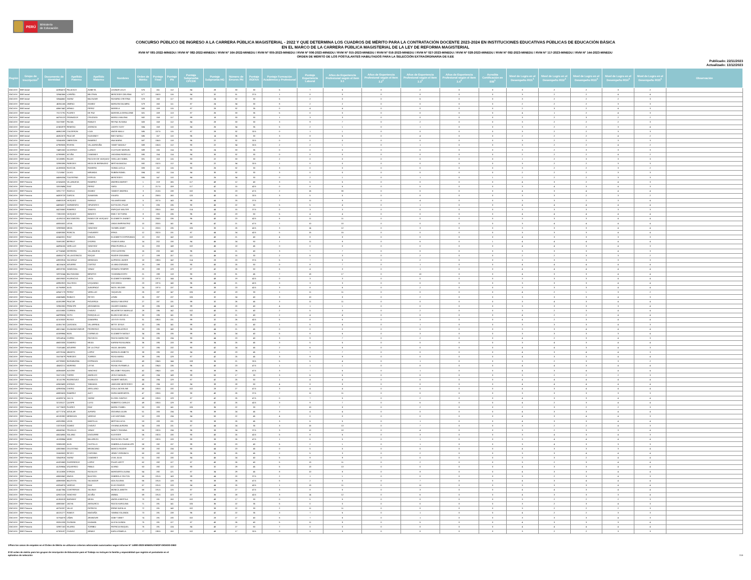PERÚ
Ministerio
de Educación
CONCURSO PÚBLICO DE INGRESO A LA CARRERA PÚBLICA MAGISTERIAL - 2022 Y QUE DETERMINA LOS CUADROS DE MÉRITO PARA LA CONTRATACIÓN DOCENTE 2023-2024 EN INSTITUCIONES EDUCATIVAS PÚBLICAS DE EDUCACIÓN BÁSICA
EN EL MARCO DE LA CARRERA PÚBLICA MAGISTERIAL DE LA LEY DE REFORMA MAGISTERIAL
RVM N° 081-2022-MINEDU / RVM N° 082-2022-MINEDU / RVM N° 164-2022-MINEDU / RVM N° 005-2023-MINEDU / RVM N° 006-2023-MINEDU / RVM N° 015-2023-MINEDU / RVM N° 016-2023-MINEDU / RVM N° 027-2023-MINEDU / RVM N° 028-2023-MINEDU / RVM N° 092-2023-MINEDU / RVM N° 117-2023-MINEDU / RVM N° 144-2023-MINEDU
ORDEN DE MÉRITO DE LOS POSTULANTES HABILITADOS PARA LA SELECCIÓN EXTRAORDINARIA DE II.EE
Publicado: 22/11/2023
Actualizado: 13/12/2023
| Región | Grupo de Inscripción<sup>2</sup> | Documento de Identidad | Apellido Paterno | Apellido Materno | Nombres | Orden de Mérito | Puntaje Final | Puntaje PN | Puntaje Subprueba CPCDE | Puntaje Subprueba HG | Número de Errores PN | Puntaje ROFAA | Puntaje Formación Académica y Profesional | Puntaje Experiencia Laboral | Años de Experiencia Profesional según el ítem 3.1 | Años de Experiencia Profesional según el ítem 3.2<sup>1</sup> | Años de Experiencia Profesional según el ítem 3.3<sup>1</sup> | Años de Experiencia Profesional según el ítem 3.4<sup>1</sup> | Acredita Certificación en EIB<sup>1</sup> | Nivel de Logro en el Desempeño RO1<sup>1</sup> | Nivel de Logro en el Desempeño RO2<sup>1</sup> | Nivel de Logro en el Desempeño RO3<sup>1</sup> | Nivel de Logro en el Desempeño RO4<sup>1</sup> | Nivel de Logro en el Desempeño RO5<sup>1</sup> | Observación |
| --- | --- | --- | --- | --- | --- | --- | --- | --- | --- | --- | --- | --- | --- | --- | --- | --- | --- | --- | --- | --- | --- | --- | --- | --- | --- |
| ÁNCASH | EBR Inicial | 41984570 | PALACIOS | ZUBIETA | LEONOR LELIS | 576 | 161 | 112 | 84 | 28 | 33 | 30 | 5 | 7 | 5 | 0 | 2 | 0 | 0 | 3 | 2 | 2 | 3 | 2 | |
| ÁNCASH | EBR Inicial | 32940566 | LOREÑO | BELTRAN | MERCEDES DELFINA | 577 | 160.5 | 116 | 84 | 32 | 31 | 37.5 | 1 | 0 | 0 | 0 | 0 | 0 | 0 | 3 | 2 | 2 | 4 | 4 | |
| ÁNCASH | EBR Inicial | 32644662 | SAENZ | BALTAZAR | ROSARIO CRISTINA | 578 | 160 | 117 | 93 | 24 | 32 | 30 | 5 | 2 | 0 | 0 | 6 | 0 | 0 | 3 | 2 | 2 | 2 | 3 | |
| ÁNCASH | EBR Inicial | 45361166 | JIMENO | GOMEZ | MARLENI DALMIRA | 579 | 160 | 111 | 87 | 24 | 34 | 30 | 8 | 2 | 2 | 0 | 0 | 0 | 0 | 2 | 2 | 2 | 3 | 3 | |
| ÁNCASH | EBR Inicial | 40667442 | ARNAO | PEREZ | MARIELA | 580 | 159 | 115 | 87 | 28 | 32 | 35 | 0 | 4 | 4 | 0 | 0 | 0 | 0 | 2 | 3 | 2 | 4 | 3 | |
| ÁNCASH | EBR Inicial | 70172791 | FLORES | DE PAZ | MARISELA GERALDINE | 581 | 159 | 113 | 87 | 26 | 33 | 35 | 5 | 0 | 0 | 0 | 0 | 0 | 0 | 4 | 1 | 2 | 4 | 3 | |
| ÁNCASH | EBR Inicial | 44755120 | GRANADOS | CRUZADO | MARILU MALENA | 582 | 158 | 117 | 99 | 18 | 33 | 30 | 1 | 3 | 3 | 0 | 0 | 0 | 0 | 3 | 2 | 3 | 2 | 2 | |
| ÁNCASH | EBR Inicial | 31678387 | PALMA | ROBLES | REYNA SUSANA | 583 | 158 | 112 | 84 | 28 | 33 | 30 | 3 | 9 | 7 | 0 | 2 | 0 | 0 | 3 | 2 | 2 | 2 | 3 | |
| ÁNCASH | EBR Inicial | 47455979 | REMIGIO | ASENCIO | JUDITH SUSY | 584 | 158 | 110 | 84 | 26 | 34 | 35 | 5 | 2 | 1 | 0 | 1 | 0 | 0 | 3 | 2 | 2 | 3 | 4 | |
| ÁNCASH | EBR Inicial | 46962199 | CALDERON | LOJA | ANGIE MAILU | 585 | 157.5 | 115 | 87 | 28 | 32 | 32.5 | 0 | 1 | 1 | 0 | 0 | 0 | 0 | 3 | 2 | 2 | 3 | 3 | |
| ÁNCASH | EBR Inicial | 46352678 | PAUCAR | HUAYANEY | INES NATALI | 586 | 157 | 110 | 96 | 14 | 36 | 30 | 3 | 8 | 6 | 0 | 4 | 0 | 0 | 2 | 2 | 2 | 4 | 2 | |
| ÁNCASH | EBR Inicial | 32045835 | OBREGON | RAMIREZ | ANA MARIA | 587 | 156.5 | 118 | 96 | 22 | 32 | 32.5 | 0 | 0 | 0 | 0 | 0 | 0 | 0 | 3 | 2 | 2 | 3 | 3 | |
| ÁNCASH | EBR Inicial | 47969535 | RIVERA | VILLAORDUÑA | YANET MADALY | 588 | 155.5 | 112 | 90 | 22 | 34 | 32.5 | 2 | 2 | 1 | 0 | 1 | 0 | 0 | 3 | 2 | 2 | 4 | 2 | |
| ÁNCASH | EBR Inicial | 74491550 | OLIVEROS | LLANOS | CLOTILDE MARILIN | 589 | 155 | 114 | 90 | 24 | 33 | 35 | 0 | 0 | 0 | 0 | 0 | 0 | 0 | 3 | 2 | 3 | 3 | 3 | |
| ÁNCASH | EBR Inicial | 47998892 | ACUÑA | CAMONES | JHOVANA FIORELLA | 590 | 154 | 114 | 84 | 30 | 32 | 30 | 0 | 0 | 0 | 0 | 0 | 0 | 0 | 2 | 2 | 2 | 4 | 2 | |
| ÁNCASH | EBR Inicial | 32138891 | ROJAS | PACOSH DE VASQUEZ | SHELLAH ISABEL | 591 | 153 | 115 | 93 | 22 | 33 | 30 | 2 | 0 | 0 | 0 | 0 | 0 | 0 | 1 | 2 | 3 | 3 | 3 | |
| ÁNCASH | EBR Inicial | 32990095 | PAREDES | MEZA DE BERMUDEZ | MIRTHA MAGALI | 592 | 152.5 | 112 | 90 | 22 | 34 | 32.5 | 1 | 0 | 0 | 0 | 0 | 0 | 0 | 3 | 2 | 2 | 3 | 3 | |
| ÁNCASH | EBR Inicial | 41388026 | RASCON | ROMERO | SONIA LUCILA | 593 | 152 | 116 | 90 | 26 | 32 | 30 | 3 | 0 | 0 | 0 | 0 | 0 | 0 | 3 | 2 | 2 | 3 | 2 | |
| ÁNCASH | EBR Inicial | 71218567 | OLIVO | MIRANDA | RUBEN RONEL | 594 | 152 | 114 | 84 | 30 | 32 | 30 | 3 | 0 | 0 | 0 | 0 | 0 | 0 | 2 | 2 | 2 | 3 | 3 | |
| ÁNCASH | EBR Inicial | 44586334 | TOLENTINO | ESPEJO | MERCEDES | 595 | 147 | 110 | 84 | 26 | 34 | 30 | 0 | 2 | 1 | 0 | 1 | 0 | 1 | 2 | 2 | 2 | 3 | 3 | |
| ÁNCASH | EBR Primaria | 47434326 | VILLANUEVA | RAMIREZ | ANDREA MARIET | 1 | 219 | 165 | 117 | 48 | 12 | 40 | 3 | 5 | 5 | 0 | 0 | 0 | 0 | 4 | 3 | 2 | 4 | 3 | |
| ÁNCASH | EBR Primaria | 32819494 | DIAZ | PEREZ | SARA | 2 | 217.5 | 159 | 117 | 42 | 15 | 42.5 | 0 | 8 | 6 | 0 | 5 | 0 | 0 | 3 | 4 | 3 | 4 | 3 | |
| ÁNCASH | EBR Primaria | 32917727 | RAVELO | GOMEZ | YANEHT ANDREA | 3 | 213.5 | 138 | 102 | 36 | 23 | 47.5 | 2 | 16 | 30 | 0 | 0 | 0 | 0 | 4 | 3 | 4 | 4 | 4 | |
| ÁNCASH | EBR Primaria | 44309728 | GARCIA | ZUMARAN | ISAURA | 4 | 208.5 | 160 | 120 | 40 | 15 | 32.5 | 3 | 5 | 5 | 0 | 0 | 0 | 0 | 3 | 3 | 2 | 3 | 2 | |
| ÁNCASH | EBR Primaria | 43492019 | VASQUEZ | RAFAILE | SULAMITA MAE | 5 | 207.5 | 143 | 99 | 44 | 20 | 37.5 | 7 | 11 | 9 | 0 | 4 | 0 | 0 | 3 | 3 | 2 | 3 | 4 | |
| ÁNCASH | EBR Primaria | 44594027 | SARMIENTO | SIFUENTES | KATYA DEL PILAR | 6 | 206 | 136 | 90 | 46 | 22 | 50 | 5 | 5 | 4 | 0 | 1 | 0 | 0 | 4 | 4 | 4 | 4 | 4 | |
| ÁNCASH | EBR Primaria | 44226563 | RAMIREZ | TAMAYO | ENRIQUE WALTER | 7 | 205.5 | 158 | 114 | 44 | 15 | 37.5 | 0 | 3 | 3 | 0 | 0 | 0 | 0 | 3 | 3 | 3 | 3 | 3 | |
| ÁNCASH | EBR Primaria | 72802203 | VASQUEZ | BANCES | EMILY VICTORIA | 8 | 205 | 136 | 96 | 40 | 23 | 50 | 5 | 4 | 4 | 0 | 0 | 0 | 0 | 4 | 4 | 4 | 4 | 4 | |
| ÁNCASH | EBR Primaria | 41195210 | BOCANEGRA | RAMOS DE VASQUEZ | ELIZABETH JHANET | 9 | 204.5 | 136 | 96 | 40 | 23 | 42.5 | 6 | 11 | 11 | 0 | 0 | 0 | 0 | 3 | 3 | 3 | 4 | 4 | |
| ÁNCASH | EBR Primaria | 40055532 | LEIVA | CABEL | LINDA EMPERATRIZ | 10 | 203.5 | 141 | 99 | 42 | 21 | 47.5 | 1 | 10 | 10 | 0 | 0 | 0 | 0 | 3 | 4 | 4 | 4 | 4 | |
| ÁNCASH | EBR Primaria | 32989508 | MEZA | SANCHEZ | YASMIN JANET | 11 | 203.5 | 135 | 105 | 30 | 25 | 42.5 | 3 | 14 | 12 | 0 | 3 | 0 | 0 | 3 | 3 | 3 | 4 | 4 | |
| ÁNCASH | EBR Primaria | 42480055 | RONCAL | CHAVARRY | ERIKA | 12 | 202.5 | 131 | 87 | 44 | 24 | 42.5 | 5 | 15 | 15 | 0 | 0 | 0 | 0 | 3 | 3 | 3 | 4 | 4 | |
| ÁNCASH | EBR Primaria | 42443321 | RUIZ | MINAYA | ELIZABETH ESPERANZA | 13 | 202 | 142 | 102 | 40 | 21 | 40 | 4 | 8 | 8 | 0 | 0 | 0 | 0 | 4 | 3 | 3 | 3 | 3 | |
| ÁNCASH | EBR Primaria | 31681082 | BERNUY | OSORIO | VILMA ELIANA | 14 | 202 | 130 | 84 | 46 | 24 | 50 | 1 | 11 | 9 | 0 | 6 | 0 | 1 | 4 | 4 | 4 | 4 | 4 | |
| ÁNCASH | EBR Primaria | 44394156 | VARILLAS | SANCHEZ | IRMA FIORELLA | 15 | 200 | 148 | 102 | 46 | 18 | 45 | 0 | 0 | 0 | 0 | 0 | 0 | 0 | 4 | 4 | 3 | 4 | 3 | |
| ÁNCASH | EBR Primaria | 47704048 | HERRERA | VILLANUEVA | CRIS KATERIN | 16 | 200 | 140 | 96 | 44 | 21 | 40 | 3 | 7 | 7 | 0 | 0 | 0 | 0 | 3 | 3 | 3 | 4 | 3 | |
| ÁNCASH | EBR Primaria | 45855278 | VILLAVICENCIO | ROQUE | ROGER GIOVANNI | 17 | 199 | 157 | 111 | 46 | 15 | 30 | 2 | 5 | 3 | 0 | 2 | 0 | 0 | 2 | 2 | 3 | 3 | 2 | |
| ÁNCASH | EBR Primaria | 43933916 | SACARIAZ | MENDOZA | ALFREDO JAVIER | 18 | 198.5 | 142 | 114 | 28 | 23 | 37.5 | 5 | 7 | 5 | 0 | 2 | 0 | 0 | 3 | 3 | 3 | 3 | 3 | |
| ÁNCASH | EBR Primaria | 44116416 | AGUIRRE | CORTEZ | LILIANA ZORAIDA | 19 | 198 | 130 | 90 | 40 | 25 | 50 | 0 | 8 | 7 | 0 | 1 | 0 | 0 | 4 | 4 | 4 | 4 | 4 | |
| ÁNCASH | EBR Primaria | 46919765 | SANDOVAL | YANAC | GENARA YENIFER | 20 | 198 | 129 | 87 | 42 | 25 | 50 | 6 | 4 | 3 | 0 | 1 | 0 | 0 | 4 | 4 | 4 | 4 | 4 | |
| ÁNCASH | EBR Primaria | 32976244 | BALTODANO | BENITES | YOVANNA EDITH | 21 | 198 | 118 | 90 | 28 | 31 | 45 | 7 | 18 | 17 | 0 | 10 | 0 | 0 | 4 | 3 | 3 | 4 | 4 | |
| ÁNCASH | EBR Primaria | 45819503 | HUARACHA | VEGA | ELIZABETH MARIBEL | 22 | 197.5 | 144 | 96 | 48 | 19 | 42.5 | 0 | 3 | 3 | 0 | 0 | 0 | 0 | 3 | 3 | 3 | 4 | 4 | |
| ÁNCASH | EBR Primaria | 40950923 | SALCEDO | USQUIANO | ISIS DEIDA | 23 | 197.5 | 140 | 96 | 44 | 21 | 42.5 | 3 | 3 | 3 | 0 | 0 | 0 | 0 | 3 | 3 | 3 | 4 | 4 | |
| ÁNCASH | EBR Primaria | 41766908 | ALVA | ALBORNOZ | NICEL WILDER | 24 | 197.5 | 137 | 99 | 38 | 23 | 42.5 | 3 | 8 | 6 | 0 | 2 | 0 | 0 | 3 | 3 | 3 | 4 | 4 | |
| ÁNCASH | EBR Primaria | 42547178 | PEREZ | VARILLAS | YAQUELIN | 25 | 197 | 147 | 105 | 42 | 19 | 30 | 1 | 11 | 11 | 0 | 0 | 0 | 0 | 4 | 2 | 1 | 3 | 2 | |
| ÁNCASH | EBR Primaria | 43408486 | ROBLES | REYES | LENIN | 26 | 197 | 137 | 105 | 32 | 24 | 40 | 3 | 10 | 8 | 0 | 2 | 0 | 0 | 3 | 3 | 3 | 4 | 3 | |
| ÁNCASH | EBR Primaria | 41081999 | PAUCAR | FIGUEROA | MAGALY BEATRIZ | 27 | 197 | 131 | 99 | 32 | 26 | 45 | 3 | 11 | 11 | 0 | 0 | 0 | 0 | 3 | 4 | 3 | 4 | 4 | |
| ÁNCASH | EBR Primaria | 32960300 | PRINCIPE | ARGOMEDO | HILMER GABINO | 28 | 196 | 143 | 99 | 44 | 20 | 40 | 4 | 1 | 1 | 0 | 0 | 0 | 0 | 3 | 3 | 3 | 3 | 4 | |
| ÁNCASH | EBR Primaria | 41515855 | CORREA | CHAVEZ | MILAGRITOS MARILUZ | 29 | 196 | 142 | 102 | 40 | 21 | 40 | 2 | 5 | 3 | 0 | 2 | 0 | 0 | 3 | 2 | 3 | 4 | 4 | |
| ÁNCASH | EBR Primaria | 44299634 | SOTO | RONQUILLO | BLANCA MICAELA | 30 | 196 | 141 | 99 | 42 | 21 | 40 | 2 | 4 | 4 | 0 | 0 | 0 | 0 | 4 | 2 | 2 | 4 | 4 | |
| ÁNCASH | EBR Primaria | 42103033 | ROSAS | GAMARRA | JOYSSY EVITA | 31 | 195.5 | 131 | 99 | 32 | 26 | 42.5 | 5 | 8 | 6 | 0 | 3 | 0 | 0 | 4 | 2 | 3 | 4 | 4 | |
| ÁNCASH | EBR Primaria | 41061763 | QUEZADA | VILLARREAL | MITSY JESUS | 32 | 195 | 141 | 99 | 42 | 21 | 40 | 1 | 5 | 4 | 0 | 1 | 0 | 0 | 3 | 3 | 3 | 4 | 3 | |
| ÁNCASH | EBR Primaria | 46012441 | HUAMANCONDOR | PEDREROS | ROSA MILAGROS | 33 | 195 | 140 | 96 | 44 | 21 | 45 | 0 | 0 | 0 | 0 | 0 | 0 | 0 | 3 | 3 | 4 | 4 | 4 | |
| ÁNCASH | EBR Primaria | 41589864 | NOEL | CORNELIO | ELIZABETH NATALY | 34 | 195 | 135 | 99 | 36 | 24 | 40 | 5 | 8 | 6 | 0 | 3 | 0 | 0 | 3 | 3 | 3 | 3 | 4 | |
| ÁNCASH | EBR Primaria | 32914914 | CORRO | PACHECO | ROCIO MARILYNG | 35 | 195 | 134 | 90 | 44 | 23 | 40 | 3 | 9 | 7 | 0 | 2 | 0 | 0 | 4 | 2 | 3 | 4 | 3 | |
| ÁNCASH | EBR Primaria | 46820035 | GOMERO | MEJIA | KAREM ROSALINDA | 36 | 195 | 133 | 99 | 34 | 25 | 45 | 3 | 5 | 5 | 0 | 0 | 0 | 0 | 3 | 4 | 3 | 4 | 4 | |
| ÁNCASH | EBR Primaria | 70181465 | AGUIRRE | DE LA CRUZ | HILDA JAHAIRA | 37 | 195 | 132 | 90 | 42 | 24 | 45 | 2 | 6 | 6 | 0 | 0 | 0 | 0 | 4 | 4 | 3 | 4 | 3 | |
| ÁNCASH | EBR Primaria | 42078154 | ABANTO | LOPEZ | MARIA ELIZABETH | 38 | 195 | 132 | 84 | 48 | 23 | 45 | 1 | 7 | 7 | 0 | 0 | 0 | 0 | 4 | 3 | 4 | 4 | 3 | |
| ÁNCASH | EBR Primaria | 31676679 | PAREDES | TORRES | ROSA MARIA | 39 | 195 | 129 | 87 | 42 | 25 | 45 | 3 | 9 | 9 | 0 | 0 | 0 | 0 | 4 | 3 | 3 | 4 | 4 | |
| ÁNCASH | EBR Primaria | 43739500 | NORABUENA | ESPINOZA | LIZA MISALI | 40 | 194.5 | 144 | 108 | 36 | 21 | 32.5 | 5 | 5 | 4 | 0 | 1 | 0 | 0 | 3 | 2 | 3 | 3 | 2 | |
| ÁNCASH | EBR Primaria | 43482211 | MORENO | LEYVA | ROSALYN PAMELA | 41 | 194.5 | 136 | 96 | 40 | 23 | 47.5 | 1 | 1 | 1 | 0 | 0 | 0 | 0 | 4 | 4 | 3 | 4 | 4 | |
| ÁNCASH | EBR Primaria | 40356509 | ALEGRE | SANCHEZ | BELZABET RAQUEL | 42 | 194.5 | 128 | 90 | 38 | 26 | 47.5 | 3 | 7 | 6 | 0 | 1 | 0 | 0 | 4 | 3 | 4 | 4 | 4 | |
| ÁNCASH | EBR Primaria | 31671281 | TORRE | ANGELES | JESUS MANUEL | 43 | 194 | 149 | 99 | 50 | 17 | 30 | 3 | 6 | 6 | 0 | 0 | 0 | 0 | 3 | 2 | 2 | 2 | 3 | |
| ÁNCASH | EBR Primaria | 32110795 | RODRIGUEZ | HUANUCO | HILBERT MIGUEL | 44 | 194 | 129 | 87 | 42 | 25 | 50 | 1 | 4 | 4 | 0 | 0 | 0 | 0 | 4 | 4 | 4 | 4 | 4 | |
| ÁNCASH | EBR Primaria | 42663408 | ASENJO | TABOADA | JAKELINE MERCEDES | 45 | 194 | 122 | 84 | 38 | 28 | 50 | 4 | 8 | 8 | 0 | 0 | 0 | 0 | 4 | 4 | 4 | 4 | 4 | |
| ÁNCASH | EBR Primaria | 42959254 | CHERO | ARELLANO | ZOILA JACKELINE | 46 | 193.5 | 130 | 102 | 28 | 27 | 47.5 | 3 | 4 | 4 | 0 | 0 | 0 | 0 | 4 | 3 | 4 | 4 | 4 | |
| ÁNCASH | EBR Primaria | 40805626 | RAMIREZ | ALEY | DORA MARGARITA | 47 | 193.5 | 130 | 90 | 40 | 25 | 37.5 | 7 | 11 | 11 | 0 | 0 | 0 | 0 | 3 | 3 | 3 | 3 | 3 | |
| ÁNCASH | EBR Primaria | 41589274 | JULCA | SAENZ | ELISEO SANTOS | 48 | 193.5 | 129 | 87 | 42 | 25 | 47.5 | 0 | 7 | 5 | 0 | 2 | 0 | 0 | 4 | 3 | 3 | 4 | 4 | |
| ÁNCASH | EBR Primaria | 32133127 | QUISPE | LUYO | ROBERTO CARLOS | 49 | 193.5 | 129 | 87 | 42 | 25 | 42.5 | 3 | 9 | 7 | 0 | 6 | 0 | 0 | 4 | 2 | 3 | 4 | 4 | |
| ÁNCASH | EBR Primaria | 16773629 | FLORES | DÍAZ | MARÍA YSABEL | 50 | 193 | 141 | 105 | 36 | 22 | 30 | 7 | 10 | 8 | 0 | 2 | 0 | 0 | 2 | 3 | 2 | 2 | 3 | |
| ÁNCASH | EBR Primaria | 42777374 | AGUILAR | ALFARO | GIOVANA LILIAN | 51 | 193 | 134 | 96 | 38 | 24 | 45 | 3 | 4 | 4 | 0 | 0 | 0 | 0 | 4 | 3 | 3 | 4 | 4 | |
| ÁNCASH | EBR Primaria | 40130382 | MENDOZA | VARGAS | LUIS ANTONIO | 52 | 193 | 134 | 84 | 50 | 22 | 45 | 4 | 0 | 0 | 0 | 0 | 0 | 0 | 4 | 3 | 4 | 4 | 3 | |
| ÁNCASH | EBR Primaria | 43253955 | LEON | MANTILLA | MIRTHA LUCIA | 53 | 193 | 131 | 93 | 38 | 25 | 45 | 3 | 6 | 5 | 0 | 1 | 0 | 0 | 4 | 3 | 3 | 4 | 4 | |
| ÁNCASH | EBR Primaria | 10378183 | GOMEZ | CHAVEZ | VIVIANA AURORA | 54 | 193 | 131 | 87 | 44 | 24 | 35 | 3 | 15 | 13 | 0 | 7 | 0 | 0 | 3 | 2 | 2 | 4 | 3 | |
| ÁNCASH | EBR Primaria | 45049341 | TRUJILLO | YANAC | NANCY ROXANA | 55 | 192.5 | 134 | 96 | 38 | 24 | 37.5 | 3 | 12 | 10 | 0 | 4 | 0 | 0 | 3 | 2 | 3 | 3 | 4 | |
| ÁNCASH | EBR Primaria | 45524855 | SOLANO | IZAGUIRRE | KLEISSER | 56 | 192.5 | 130 | 90 | 40 | 25 | 42.5 | 5 | 8 | 6 | 0 | 3 | 0 | 0 | 3 | 4 | 3 | 4 | 3 | |
| ÁNCASH | EBR Primaria | 41198864 | MORI | BALAREZO | ROCIO DEL PILAR | 57 | 192.5 | 128 | 90 | 38 | 26 | 47.5 | 1 | 6 | 5 | 0 | 1 | 0 | 0 | 3 | 4 | 4 | 4 | 4 | |
| ÁNCASH | EBR Primaria | 32885289 | ALVA | CASTILLO | GABRIELA GUADALUPE | 58 | 192 | 137 | 99 | 38 | 23 | 40 | 5 | 2 | 1 | 0 | 1 | 0 | 0 | 3 | 4 | 3 | 3 | 3 | |
| ÁNCASH | EBR Primaria | 43003660 | CELESTINO | BRONCANO | MARCO ROGER | 59 | 192 | 134 | 90 | 44 | 23 | 45 | 0 | 5 | 5 | 0 | 0 | 0 | 0 | 4 | 3 | 3 | 3 | 4 | |
| ÁNCASH | EBR Primaria | 31668503 | REYES | CORSINO | JENNY VERONICA | 60 | 192 | 132 | 96 | 36 | 25 | 45 | 2 | 5 | 3 | 0 | 2 | 0 | 0 | 3 | 3 | 4 | 4 | 4 | |
| ÁNCASH | EBR Primaria | 32643916 | SAENZ | CAMONES | LIVIA JULIA | 61 | 192 | 130 | 84 | 46 | 24 | 40 | 5 | 9 | 9 | 0 | 0 | 0 | 0 | 3 | 3 | 2 | 4 | 4 | |
| ÁNCASH | EBR Primaria | 41825869 | GUERREROS | LOPEZ | PILAR LIZETT | 62 | 192 | 127 | 87 | 40 | 26 | 40 | 5 | 13 | 11 | 0 | 2 | 0 | 0 | 3 | 2 | 3 | 4 | 4 | |
| ÁNCASH | EBR Primaria | 41259654 | IZQUIERDO | PABLO | ALVINO | 63 | 192 | 122 | 90 | 32 | 29 | 45 | 5 | 13 | 13 | 0 | 0 | 0 | 0 | 4 | 3 | 3 | 4 | 4 | |
| ÁNCASH | EBR Primaria | 32110836 | ESPADA | ROSALES | MARGARITA JUANA | 64 | 192 | 121 | 87 | 34 | 29 | 45 | 8 | 10 | 8 | 0 | 8 | 0 | 0 | 4 | 3 | 3 | 4 | 4 | |
| ÁNCASH | EBR Primaria | 40655842 | ANAYA | BLACIDO | GABRIELA YELITZA | 65 | 191.5 | 143 | 99 | 44 | 20 | 37.5 | 2 | 1 | 1 | 0 | 0 | 0 | 0 | 3 | 2 | 3 | 4 | 3 | |
| ÁNCASH | EBR Primaria | 40869308 | BAUTISTA | SALVADOR | ADA ZULEMA | 66 | 191.5 | 128 | 90 | 38 | 26 | 47.5 | 5 | 2 | 0 | 0 | 7 | 0 | 0 | 4 | 3 | 4 | 4 | 4 | |
| ÁNCASH | EBR Primaria | 43264976 | VARGAS | DIAZ | ELVIS ROGER | 67 | 191.5 | 128 | 84 | 44 | 25 | 42.5 | 1 | 13 | 11 | 0 | 11 | 0 | 0 | 3 | 3 | 3 | 4 | 4 | |
| ÁNCASH | EBR Primaria | 41447364 | CONTRERAS | SALINAS | MONICA JANETH | 68 | 191.5 | 125 | 87 | 38 | 27 | 47.5 | 3 | 8 | 6 | 0 | 3 | 0 | 0 | 4 | 4 | 3 | 4 | 4 | |
| ÁNCASH | EBR Primaria | 42922128 | SANCHEZ | ACUÑA | ANIBAL | 69 | 191.5 | 123 | 87 | 36 | 28 | 42.5 | 3 | 14 | 12 | 0 | 6 | 0 | 0 | 4 | 3 | 3 | 3 | 4 | |
| ÁNCASH | EBR Primaria | 41355019 | NARVAEZ | MEJIA | ANGELA BERTILA | 70 | 191 | 150 | 102 | 48 | 17 | 30 | 0 | 5 | 5 | 0 | 0 | 0 | 0 | 3 | 2 | 2 | 2 | 3 | |
| ÁNCASH | EBR Primaria | 40805567 | JACHA | ANTAURCO | ROCIO KAROLINA | 71 | 191 | 141 | 105 | 36 | 22 | 35 | 5 | 0 | 0 | 0 | 0 | 0 | 0 | 3 | 2 | 3 | 4 | 3 | |
| ÁNCASH | EBR Primaria | 40750207 | VALLE | PATRICIO | IRENE NATALIA | 72 | 191 | 140 | 102 | 38 | 22 | 30 | 2 | 11 | 11 | 0 | 0 | 0 | 0 | 3 | 2 | 2 | 2 | 3 | |
| ÁNCASH | EBR Primaria | 45131277 | RAMOS | MAGUIÑA | YANINA YOLANDA | 73 | 191 | 138 | 96 | 42 | 22 | 35 | 3 | 7 | 6 | 0 | 1 | 0 | 0 | 4 | 2 | 2 | 3 | 3 | |
| ÁNCASH | EBR Primaria | 32764378 | LIÑAN | ARANGURI | GABY YANET | 74 | 191 | 130 | 102 | 28 | 27 | 40 | 5 | 7 | 6 | 0 | 1 | 0 | 0 | 3 | 3 | 3 | 4 | 3 | |
| ÁNCASH | EBR Primaria | 80261038 | GUZMAN | HUAMAN | ALICIA OLINDA | 75 | 191 | 127 | 87 | 40 | 26 | 40 | 5 | 11 | 9 | 0 | 5 | 0 | 0 | 4 | 3 | 3 | 3 | 4 | |
| ÁNCASH | EBR Primaria | 32987163 | HILARIO | TORIBIO | PATRICIA RAQUEL | 76 | 191 | 124 | 84 | 40 | 27 | 50 | 7 | 0 | 0 | 0 | 0 | 0 | 0 | 4 | 4 | 4 | 4 | 4 | |
| ÁNCASH | EBR Primaria | 47305197 | CHAVEZ | ARMAS | KARLA PAMELA | 77 | 190.5 | 150 | 102 | 48 | 17 | 32.5 | 0 | 3 | 3 | 0 | 0 | 0 | 0 | 3 | 2 | 2 | 3 | 3 | |
1/Para los casos de empates en el Orden de Mérito se utilizaron criterios adicionales autorizados según Informe N° 14800-2023-MINEDU/VMGP-DIGEDD-DIED
2/ El orden de mérito para los grupos de inscripción de Educación para el Trabajo no incluyen la familia y especialidad que registra el postulante en el aplicativo de selección
7/19